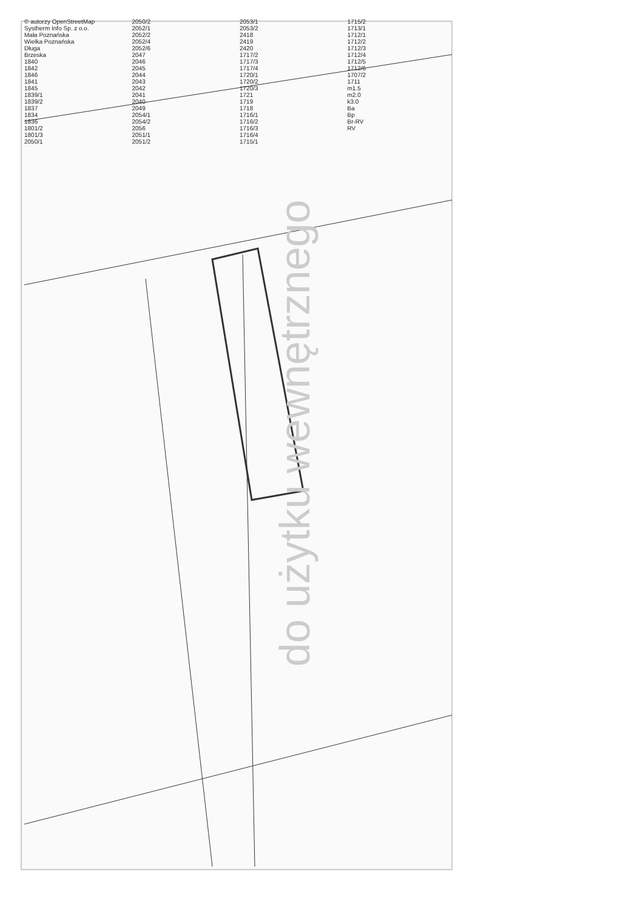do użytku wewnętrznego
© autorzy OpenStreetMap
Systherm Info Sp. z o.o.
Mała Poznańska
Wielka Poznańska
Długa
Brzeska
1840
1842
1846
1841
1845
1839/1
1839/2
1837
1834
1836
1801/2
1801/3
2050/1
2050/2
2052/1
2052/2
2052/4
2052/6
2047
2046
2045
2044
2043
2042
2041
2040
2049
2054/1
2054/2
2056
2051/1
2051/2
2053/1
2053/2
2418
2419
2420
1717/2
1717/3
1717/4
1720/1
1720/2
1720/3
1721
1719
1718
1716/1
1716/2
1716/3
1716/4
1715/1
1715/2
1713/1
1712/1
1712/2
1712/3
1712/4
1712/5
1712/6
1707/2
1711
m1.5
m2.0
k3.0
Ba
Bp
Br-RV
RV